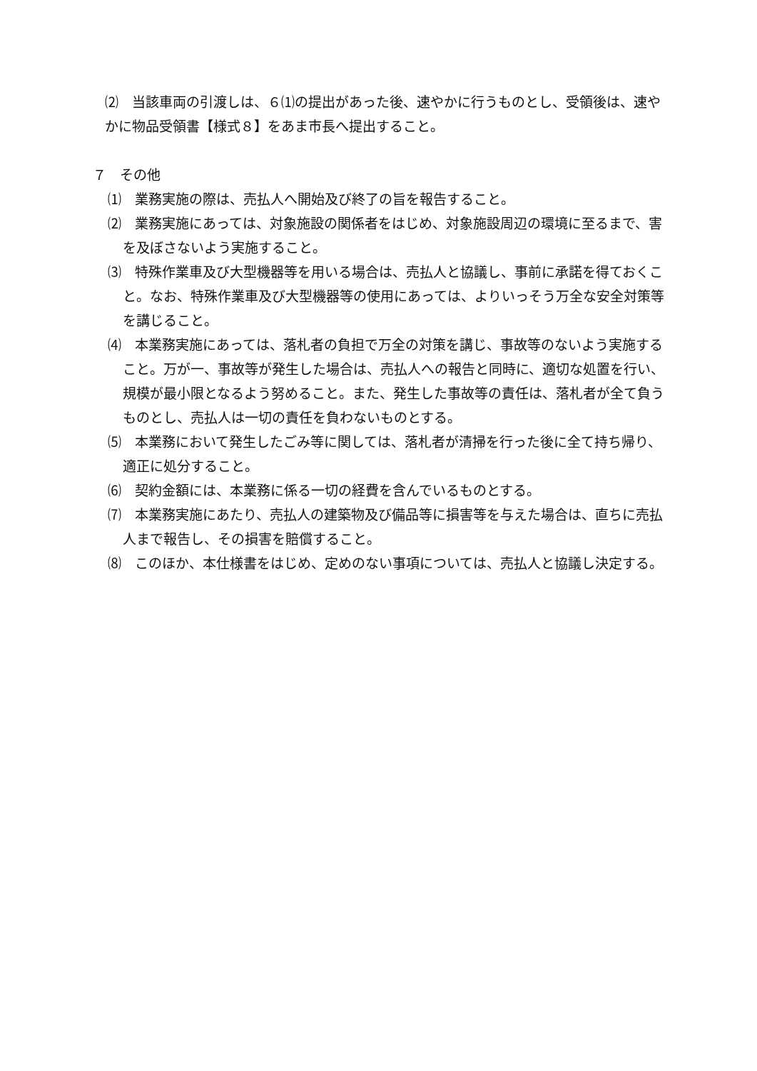⑵　当該車両の引渡しは、６⑴の提出があった後、速やかに行うものとし、受領後は、速やかに物品受領書【様式８】をあま市長へ提出すること。
７　その他
⑴　業務実施の際は、売払人へ開始及び終了の旨を報告すること。
⑵　業務実施にあっては、対象施設の関係者をはじめ、対象施設周辺の環境に至るまで、害を及ぼさないよう実施すること。
⑶　特殊作業車及び大型機器等を用いる場合は、売払人と協議し、事前に承諾を得ておくこと。なお、特殊作業車及び大型機器等の使用にあっては、よりいっそう万全な安全対策等を講じること。
⑷　本業務実施にあっては、落札者の負担で万全の対策を講じ、事故等のないよう実施すること。万が一、事故等が発生した場合は、売払人への報告と同時に、適切な処置を行い、規模が最小限となるよう努めること。また、発生した事故等の責任は、落札者が全て負うものとし、売払人は一切の責任を負わないものとする。
⑸　本業務において発生したごみ等に関しては、落札者が清掃を行った後に全て持ち帰り、適正に処分すること。
⑹　契約金額には、本業務に係る一切の経費を含んでいるものとする。
⑺　本業務実施にあたり、売払人の建築物及び備品等に損害等を与えた場合は、直ちに売払人まで報告し、その損害を賠償すること。
⑻　このほか、本仕様書をはじめ、定めのない事項については、売払人と協議し決定する。